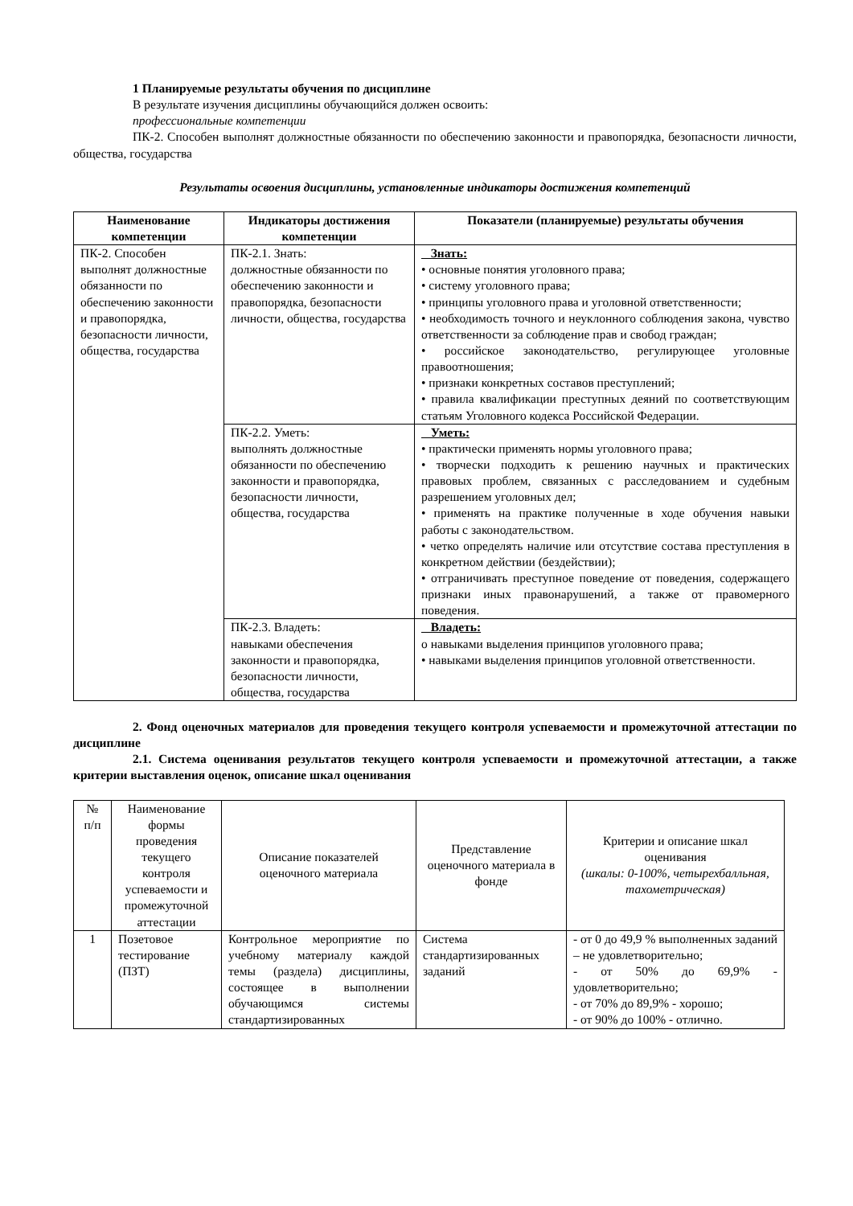1 Планируемые результаты обучения по дисциплине
В результате изучения дисциплины обучающийся должен освоить:
профессиональные компетенции
ПК-2. Способен выполнят должностные обязанности по обеспечению законности и правопорядка, безопасности личности, общества, государства
Результаты освоения дисциплины, установленные индикаторы достижения компетенций
| Наименование компетенции | Индикаторы достижения компетенции | Показатели (планируемые) результаты обучения |
| --- | --- | --- |
| ПК-2. Способен выполнят должностные обязанности по обеспечению законности и правопорядка, безопасности личности, общества, государства | ПК-2.1. Знать: должностные обязанности по обеспечению законности и правопорядка, безопасности личности, общества, государства | Знать: • основные понятия уголовного права; • систему уголовного права; • принципы уголовного права и уголовной ответственности; • необходимость точного и неуклонного соблюдения закона, чувство ответственности за соблюдение прав и свобод граждан; • российское законодательство, регулирующее уголовные правоотношения; • признаки конкретных составов преступлений; • правила квалификации преступных деяний по соответствующим статьям Уголовного кодекса Российской Федерации. |
| | ПК-2.2. Уметь: выполнять должностные обязанности по обеспечению законности и правопорядка, безопасности личности, общества, государства | Уметь: • практически применять нормы уголовного права; • творчески подходить к решению научных и практических правовых проблем, связанных с расследованием и судебным разрешением уголовных дел; • применять на практике полученные в ходе обучения навыки работы с законодательством. • четко определять наличие или отсутствие состава преступления в конкретном действии (бездействии); • отграничивать преступное поведение от поведения, содержащего признаки иных правонарушений, а также от правомерного поведения. |
| | ПК-2.3. Владеть: навыками обеспечения законности и правопорядка, безопасности личности, общества, государства | Владеть: o навыками выделения принципов уголовного права; • навыками выделения принципов уголовной ответственности. |
2. Фонд оценочных материалов для проведения текущего контроля успеваемости и промежуточной аттестации по дисциплине
2.1. Система оценивания результатов текущего контроля успеваемости и промежуточной аттестации, а также критерии выставления оценок, описание шкал оценивания
| № п/п | Наименование формы проведения текущего контроля успеваемости и промежуточной аттестации | Описание показателей оценочного материала | Представление оценочного материала в фонде | Критерии и описание шкал оценивания (шкалы: 0-100%, четырехбалльная, тахометрическая) |
| 1 | Позетовое тестирование (ПЗТ) | Контрольное мероприятие по учебному материалу каждой темы (раздела) дисциплины, состоящее в выполнении обучающимся системы стандартизированных | Система стандартизированных заданий | - от 0 до 49,9 % выполненных заданий – не удовлетворительно; - от 50% до 69,9% - удовлетворительно; - от 70% до 89,9% - хорошо; - от 90% до 100% - отлично. |